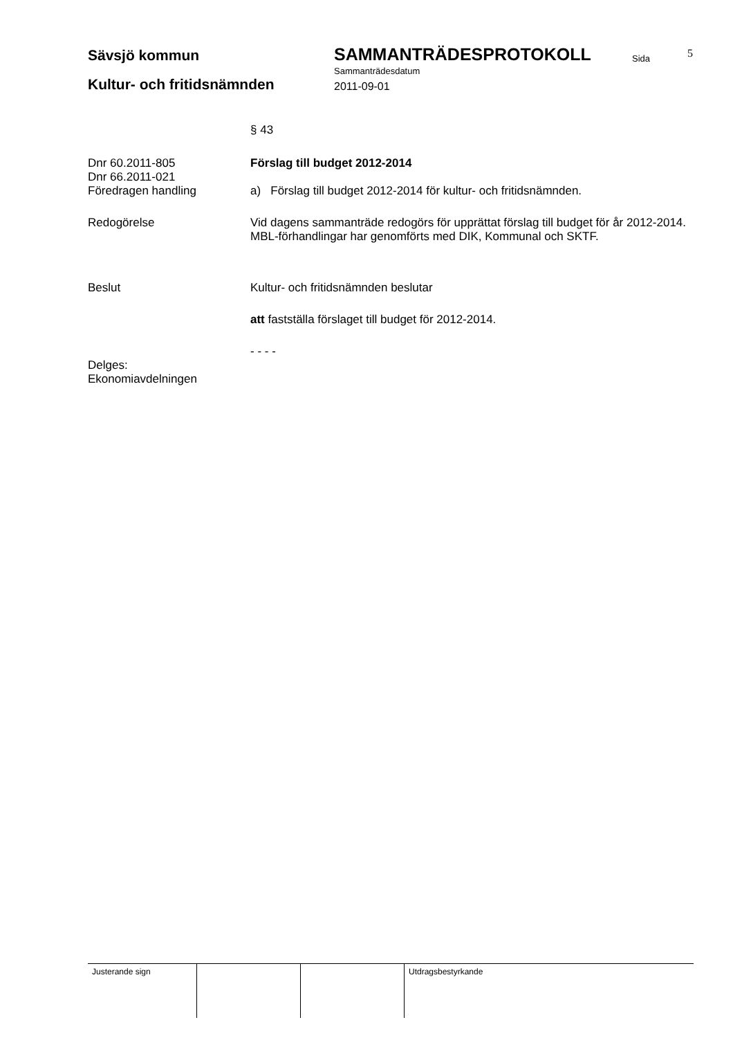Sävsjö kommun SAMMANTRÄDESPROTOKOLL Sida 5
Sammanträdesdatum
Kultur- och fritidsnämnden 2011-09-01
§ 43
Dnr 60.2011-805
Dnr 66.2011-021
Föredragen handling
Förslag till budget 2012-2014
a) Förslag till budget 2012-2014 för kultur- och fritidsnämnden.
Redogörelse Vid dagens sammanträde redogörs för upprättat förslag till budget för år 2012-2014.
MBL-förhandlingar har genomförts med DIK, Kommunal och SKTF.
Beslut Kultur- och fritidsnämnden beslutar
att fastställa förslaget till budget för 2012-2014.
- - - -
Delges:
Ekonomiavdelningen
Justerande sign Utdragsbestyrkande